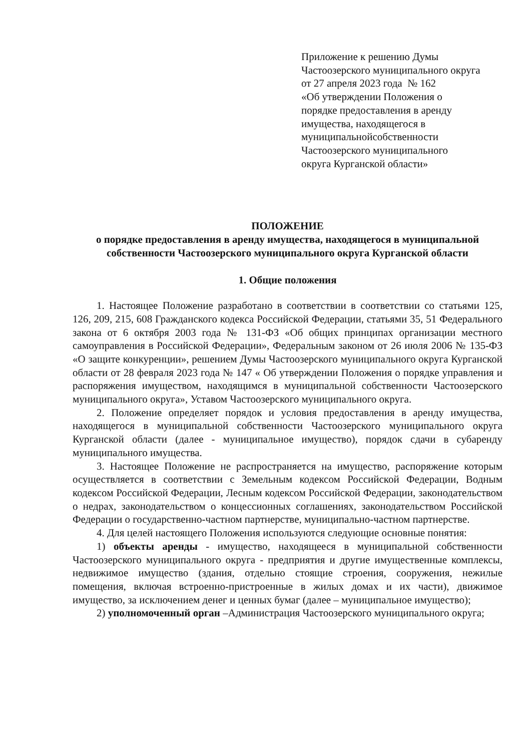Приложение к решению Думы
Частоозерского муниципального округа
от 27 апреля 2023 года № 162
«Об утверждении Положения о
порядке предоставления в аренду
имущества, находящегося в
муниципальнойсобственности
Частоозерского муниципального
округа Курганской области»
ПОЛОЖЕНИЕ
о порядке предоставления в аренду имущества, находящегося в муниципальной собственности Частоозерского муниципального округа Курганской области
1. Общие положения
1. Настоящее Положение разработано в соответствии в соответствии со статьями 125, 126, 209, 215, 608 Гражданского кодекса Российской Федерации, статьями 35, 51 Федерального закона от 6 октября 2003 года № 131-ФЗ «Об общих принципах организации местного самоуправления в Российской Федерации», Федеральным законом от 26 июля 2006 № 135-ФЗ «О защите конкуренции», решением Думы Частоозерского муниципального округа Курганской области от 28 февраля 2023 года № 147 « Об утверждении Положения о порядке управления и распоряжения имуществом, находящимся в муниципальной собственности Частоозерского муниципального округа», Уставом Частоозерского муниципального округа.
2. Положение определяет порядок и условия предоставления в аренду имущества, находящегося в муниципальной собственности Частоозерского муниципального округа Курганской области (далее - муниципальное имущество), порядок сдачи в субаренду муниципального имущества.
3. Настоящее Положение не распространяется на имущество, распоряжение которым осуществляется в соответствии с Земельным кодексом Российской Федерации, Водным кодексом Российской Федерации, Лесным кодексом Российской Федерации, законодательством о недрах, законодательством о концессионных соглашениях, законодательством Российской Федерации о государственно-частном партнерстве, муниципально-частном партнерстве.
4. Для целей настоящего Положения используются следующие основные понятия:
1) объекты аренды - имущество, находящееся в муниципальной собственности Частоозерского муниципального округа - предприятия и другие имущественные комплексы, недвижимое имущество (здания, отдельно стоящие строения, сооружения, нежилые помещения, включая встроенно-пристроенные в жилых домах и их части), движимое имущество, за исключением денег и ценных бумаг (далее – муниципальное имущество);
2) уполномоченный орган –Администрация Частоозерского муниципального округа;